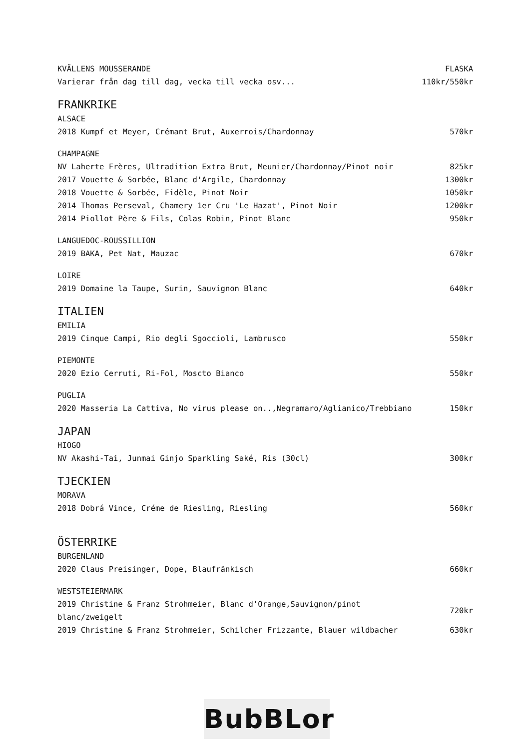| KVÄLLENS MOUSSERANDE | FLASKA |
| Varierar från dag till dag, vecka till vecka osv... | 110kr/550kr |
| FRANKRIKE | |
| ALSACE | |
| 2018 Kumpf et Meyer, Crémant Brut, Auxerrois/Chardonnay | 570kr |
| CHAMPAGNE | |
| NV Laherte Frères, Ultradition Extra Brut, Meunier/Chardonnay/Pinot noir | 825kr |
| 2017 Vouette & Sorbée, Blanc d'Argile, Chardonnay | 1300kr |
| 2018 Vouette & Sorbée, Fidèle, Pinot Noir | 1050kr |
| 2014 Thomas Perseval, Chamery 1er Cru 'Le Hazat', Pinot Noir | 1200kr |
| 2014 Piollot Père & Fils, Colas Robin, Pinot Blanc | 950kr |
| LANGUEDOC-ROUSSILLION | |
| 2019 BAKA, Pet Nat, Mauzac | 670kr |
| LOIRE | |
| 2019 Domaine la Taupe, Surin, Sauvignon Blanc | 640kr |
| ITALIEN | |
| EMILIA | |
| 2019 Cinque Campi, Rio degli Sgoccioli, Lambrusco | 550kr |
| PIEMONTE | |
| 2020 Ezio Cerruti, Ri-Fol, Moscto Bianco | 550kr |
| PUGLIA | |
| 2020 Masseria La Cattiva, No virus please on..,Negramaro/Aglianico/Trebbiano | 150kr |
| JAPAN | |
| HIOGO | |
| NV Akashi-Tai, Junmai Ginjo Sparkling Saké, Ris (30cl) | 300kr |
| TJECKIEN | |
| MORAVA | |
| 2018 Dobrá Vince, Créme de Riesling, Riesling | 560kr |
| ÖSTERRIKE | |
| BURGENLAND | |
| 2020 Claus Preisinger, Dope, Blaufränkisch | 660kr |
| WESTSTEIERMARK | |
| 2019 Christine & Franz Strohmeier, Blanc d'Orange,Sauvignon/pinot blanc/zweigelt | 720kr |
| 2019 Christine & Franz Strohmeier, Schilcher Frizzante, Blauer wildbacher | 630kr |
BubBLor